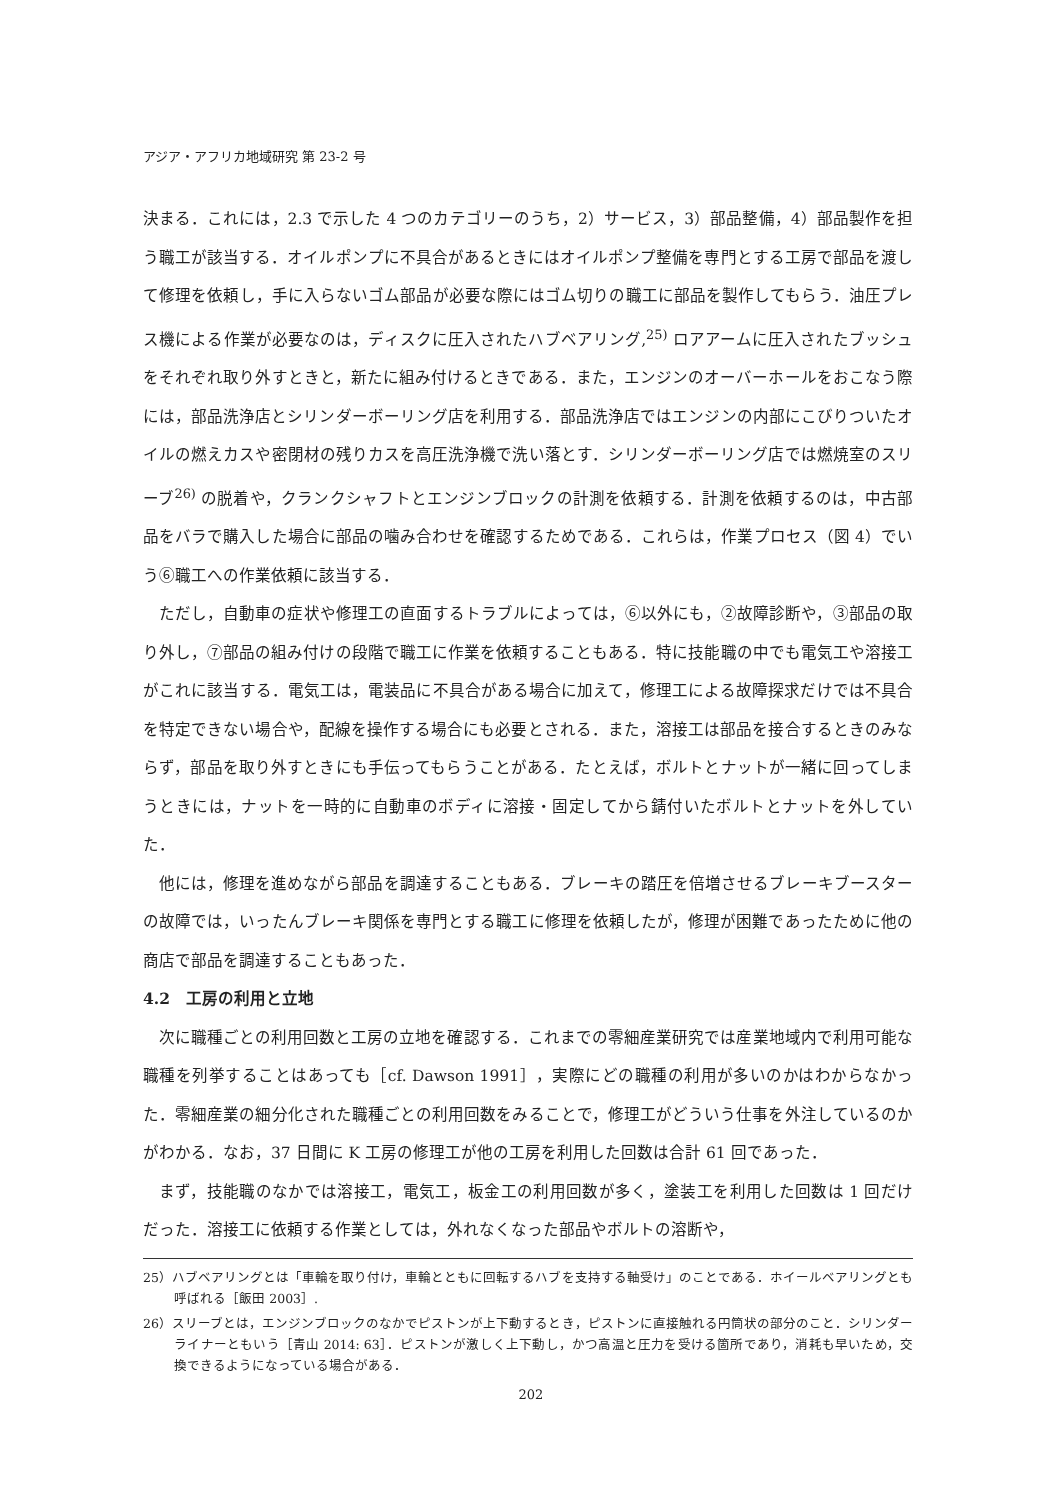アジア・アフリカ地域研究 第 23-2 号
決まる．これには，2.3 で示した 4 つのカテゴリーのうち，2）サービス，3）部品整備，4）部品製作を担う職工が該当する．オイルポンプに不具合があるときにはオイルポンプ整備を専門とする工房で部品を渡して修理を依頼し，手に入らないゴム部品が必要な際にはゴム切りの職工に部品を製作してもらう．油圧プレス機による作業が必要なのは，ディスクに圧入されたハブベアリング,<sup>25)</sup> ロアアームに圧入されたブッシュをそれぞれ取り外すときと，新たに組み付けるときである．また，エンジンのオーバーホールをおこなう際には，部品洗浄店とシリンダーボーリング店を利用する．部品洗浄店ではエンジンの内部にこびりついたオイルの燃えカスや密閉材の残りカスを高圧洗浄機で洗い落とす．シリンダーボーリング店では燃焼室のスリーブ<sup>26)</sup> の脱着や，クランクシャフトとエンジンブロックの計測を依頼する．計測を依頼するのは，中古部品をバラで購入した場合に部品の噛み合わせを確認するためである．これらは，作業プロセス（図 4）でいう⑥職工への作業依頼に該当する．
ただし，自動車の症状や修理工の直面するトラブルによっては，⑥以外にも，②故障診断や，③部品の取り外し，⑦部品の組み付けの段階で職工に作業を依頼することもある．特に技能職の中でも電気工や溶接工がこれに該当する．電気工は，電装品に不具合がある場合に加えて，修理工による故障探求だけでは不具合を特定できない場合や，配線を操作する場合にも必要とされる．また，溶接工は部品を接合するときのみならず，部品を取り外すときにも手伝ってもらうことがある．たとえば，ボルトとナットが一緒に回ってしまうときには，ナットを一時的に自動車のボディに溶接・固定してから錆付いたボルトとナットを外していた．
他には，修理を進めながら部品を調達することもある．ブレーキの踏圧を倍増させるブレーキブースターの故障では，いったんブレーキ関係を専門とする職工に修理を依頼したが，修理が困難であったために他の商店で部品を調達することもあった．
4.2　工房の利用と立地
次に職種ごとの利用回数と工房の立地を確認する．これまでの零細産業研究では産業地域内で利用可能な職種を列挙することはあっても［cf. Dawson 1991］，実際にどの職種の利用が多いのかはわからなかった．零細産業の細分化された職種ごとの利用回数をみることで，修理工がどういう仕事を外注しているのかがわかる．なお，37 日間に K 工房の修理工が他の工房を利用した回数は合計 61 回であった．
まず，技能職のなかでは溶接工，電気工，板金工の利用回数が多く，塗装工を利用した回数は 1 回だけだった．溶接工に依頼する作業としては，外れなくなった部品やボルトの溶断や，
25）ハブベアリングとは「車輪を取り付け，車輪とともに回転するハブを支持する軸受け」のことである．ホイールベアリングとも呼ばれる［飯田 2003］.
26）スリーブとは，エンジンブロックのなかでピストンが上下動するとき，ピストンに直接触れる円筒状の部分のこと．シリンダーライナーともいう［青山 2014: 63］．ピストンが激しく上下動し，かつ高温と圧力を受ける箇所であり，消耗も早いため，交換できるようになっている場合がある．
202